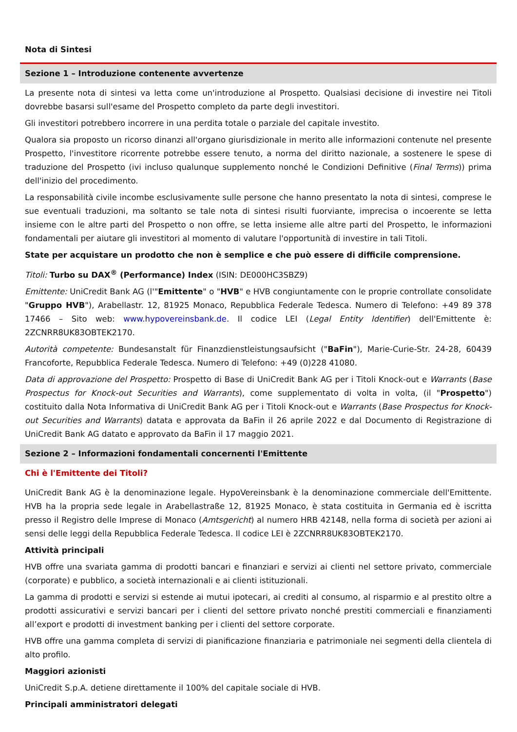Nota di Sintesi
Sezione 1 – Introduzione contenente avvertenze
La presente nota di sintesi va letta come un'introduzione al Prospetto. Qualsiasi decisione di investire nei Titoli dovrebbe basarsi sull'esame del Prospetto completo da parte degli investitori.
Gli investitori potrebbero incorrere in una perdita totale o parziale del capitale investito.
Qualora sia proposto un ricorso dinanzi all'organo giurisdizionale in merito alle informazioni contenute nel presente Prospetto, l'investitore ricorrente potrebbe essere tenuto, a norma del diritto nazionale, a sostenere le spese di traduzione del Prospetto (ivi incluso qualunque supplemento nonché le Condizioni Definitive (Final Terms)) prima dell'inizio del procedimento.
La responsabilità civile incombe esclusivamente sulle persone che hanno presentato la nota di sintesi, comprese le sue eventuali traduzioni, ma soltanto se tale nota di sintesi risulti fuorviante, imprecisa o incoerente se letta insieme con le altre parti del Prospetto o non offre, se letta insieme alle altre parti del Prospetto, le informazioni fondamentali per aiutare gli investitori al momento di valutare l'opportunità di investire in tali Titoli.
State per acquistare un prodotto che non è semplice e che può essere di difficile comprensione.
Titoli: Turbo su DAX<sup>®</sup> (Performance) Index (ISIN: DE000HC3SBZ9)
Emittente: UniCredit Bank AG (l'"Emittente" o "HVB" e HVB congiuntamente con le proprie controllate consolidate "Gruppo HVB"), Arabellastr. 12, 81925 Monaco, Repubblica Federale Tedesca. Numero di Telefono: +49 89 378 17466 – Sito web: www.hypovereinsbank.de. Il codice LEI (Legal Entity Identifier) dell'Emittente è: 2ZCNRR8UK83OBTEK2170.
Autorità competente: Bundesanstalt für Finanzdienstleistungsaufsicht ("BaFin"), Marie-Curie-Str. 24-28, 60439 Francoforte, Repubblica Federale Tedesca. Numero di Telefono: +49 (0)228 41080.
Data di approvazione del Prospetto: Prospetto di Base di UniCredit Bank AG per i Titoli Knock-out e Warrants (Base Prospectus for Knock-out Securities and Warrants), come supplementato di volta in volta, (il "Prospetto") costituito dalla Nota Informativa di UniCredit Bank AG per i Titoli Knock-out e Warrants (Base Prospectus for Knock-out Securities and Warrants) datata e approvata da BaFin il 26 aprile 2022 e dal Documento di Registrazione di UniCredit Bank AG datato e approvato da BaFin il 17 maggio 2021.
Sezione 2 – Informazioni fondamentali concernenti l'Emittente
Chi è l'Emittente dei Titoli?
UniCredit Bank AG è la denominazione legale. HypoVereinsbank è la denominazione commerciale dell'Emittente. HVB ha la propria sede legale in Arabellastraße 12, 81925 Monaco, è stata costituita in Germania ed è iscritta presso il Registro delle Imprese di Monaco (Amtsgericht) al numero HRB 42148, nella forma di società per azioni ai sensi delle leggi della Repubblica Federale Tedesca. Il codice LEI è 2ZCNRR8UK83OBTEK2170.
Attività principali
HVB offre una svariata gamma di prodotti bancari e finanziari e servizi ai clienti nel settore privato, commerciale (corporate) e pubblico, a società internazionali e ai clienti istituzionali.
La gamma di prodotti e servizi si estende ai mutui ipotecari, ai crediti al consumo, al risparmio e al prestito oltre a prodotti assicurativi e servizi bancari per i clienti del settore privato nonché prestiti commerciali e finanziamenti all’export e prodotti di investment banking per i clienti del settore corporate.
HVB offre una gamma completa di servizi di pianificazione finanziaria e patrimoniale nei segmenti della clientela di alto profilo.
Maggiori azionisti
UniCredit S.p.A. detiene direttamente il 100% del capitale sociale di HVB.
Principali amministratori delegati